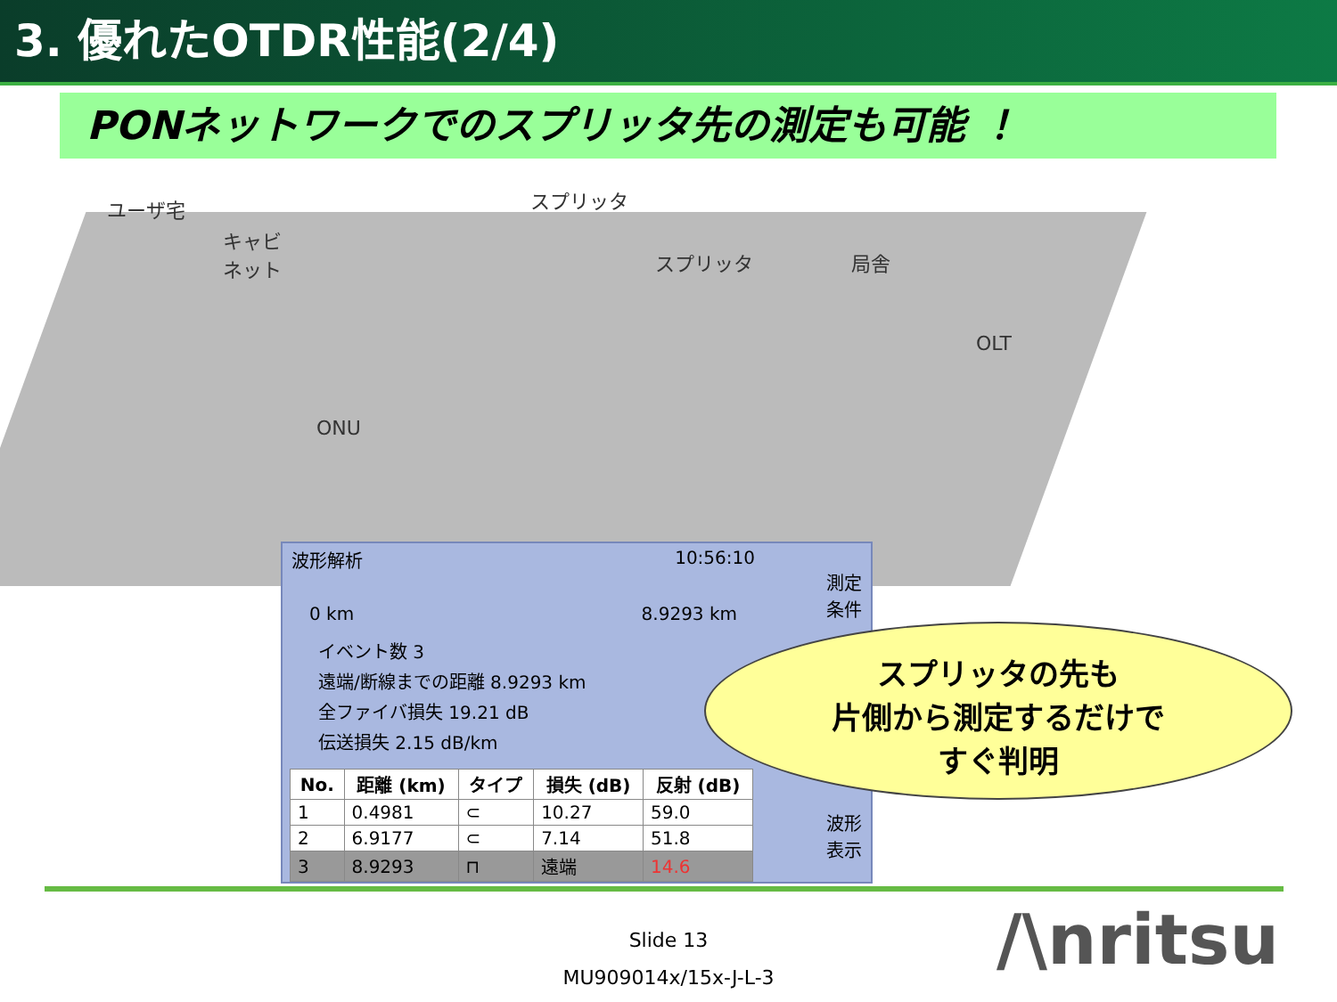3. 優れたOTDR性能(2/4)
PONネットワークでのスプリッタ先の測定も可能 ！
ユーザ宅
キャビ
ネット
スプリッタ
スプリッタ 局舎
OLT
ONU
波形解析 10:56:10
0 km 8.9293 km
イベント数 3
遠端/断線までの距離 8.9293 km
全ファイバ損失 19.21 dB
伝送損失 2.15 dB/km
| No. | 距離 (km) | タイプ | 損失 (dB) | 反射 (dB) |
| --- | --- | --- | --- | --- |
| 1 | 0.4981 | ⊂ | 10.27 | 59.0 |
| 2 | 6.9177 | ⊂ | 7.14 | 51.8 |
| 3 | 8.9293 | ⊓ | 遠端 | 14.6 |
測定
条件
波形
表示
スプリッタの先も
片側から測定するだけで
すぐ判明
Slide 13
MU909014x/15x-J-L-3
/\nritsu